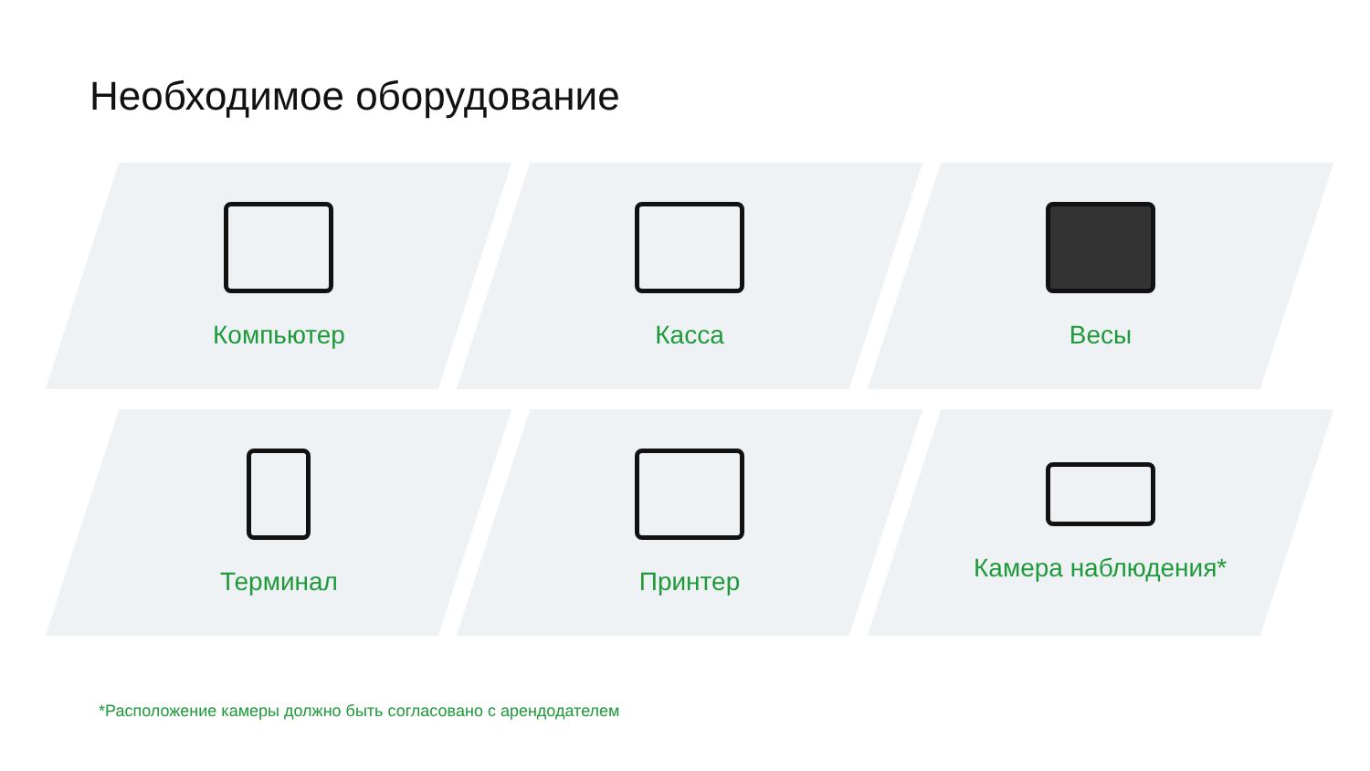Необходимое оборудование
Компьютер
Касса
Весы
Терминал
Принтер
Камера наблюдения*
*Расположение камеры должно быть согласовано с арендодателем